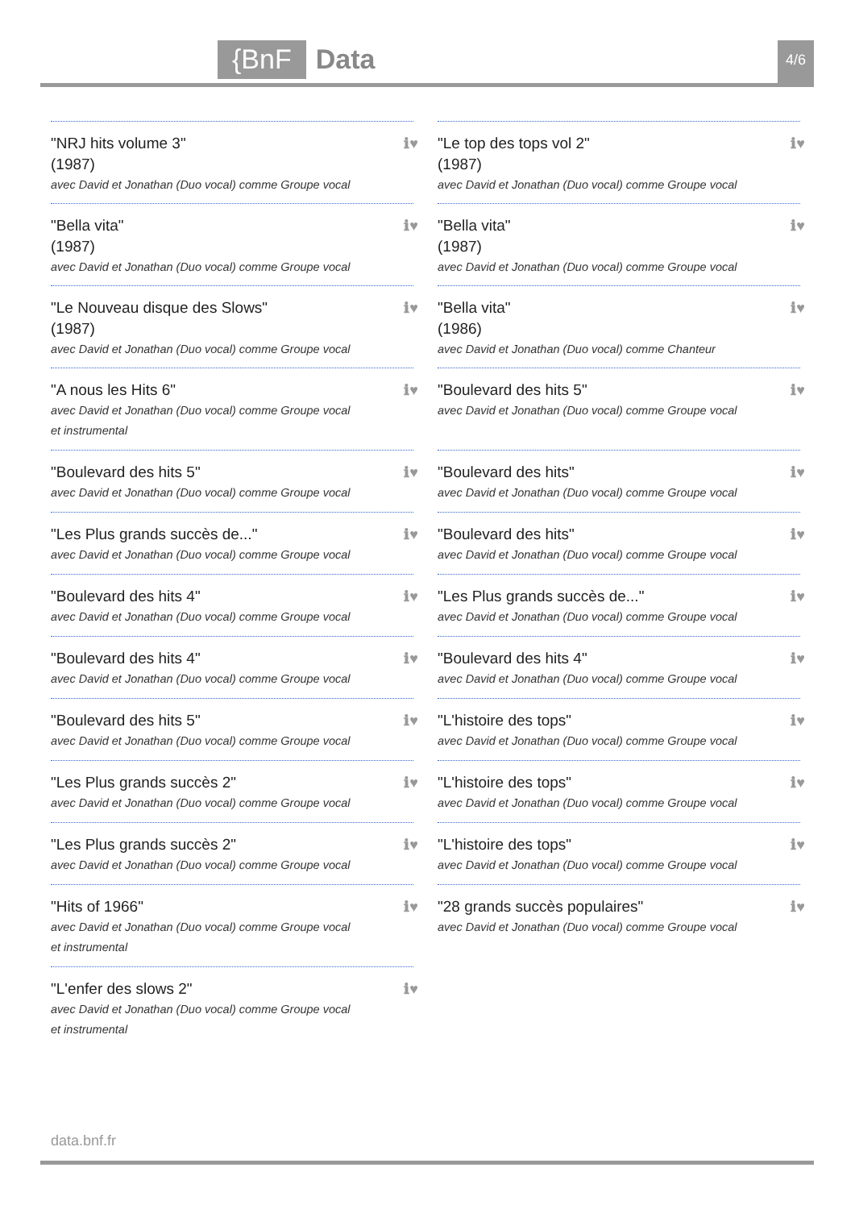{BnF
Data
4/6
"NRJ hits volume 3"
(1987)
avec David et Jonathan (Duo vocal) comme Groupe vocal
ℹ♥
"Bella vita"
(1987)
avec David et Jonathan (Duo vocal) comme Groupe vocal
ℹ♥
"Le Nouveau disque des Slows"
(1987)
avec David et Jonathan (Duo vocal) comme Groupe vocal
ℹ♥
"A nous les Hits 6"
avec David et Jonathan (Duo vocal) comme Groupe vocal et instrumental
ℹ♥
"Boulevard des hits 5"
avec David et Jonathan (Duo vocal) comme Groupe vocal
ℹ♥
"Les Plus grands succès de..."
avec David et Jonathan (Duo vocal) comme Groupe vocal
ℹ♥
"Boulevard des hits 4"
avec David et Jonathan (Duo vocal) comme Groupe vocal
ℹ♥
"Boulevard des hits 4"
avec David et Jonathan (Duo vocal) comme Groupe vocal
ℹ♥
"Boulevard des hits 5"
avec David et Jonathan (Duo vocal) comme Groupe vocal
ℹ♥
"Les Plus grands succès 2"
avec David et Jonathan (Duo vocal) comme Groupe vocal
ℹ♥
"Les Plus grands succès 2"
avec David et Jonathan (Duo vocal) comme Groupe vocal
ℹ♥
"Hits of 1966"
avec David et Jonathan (Duo vocal) comme Groupe vocal et instrumental
ℹ♥
"L'enfer des slows 2"
avec David et Jonathan (Duo vocal) comme Groupe vocal et instrumental
ℹ♥
"Le top des tops vol 2"
(1987)
avec David et Jonathan (Duo vocal) comme Groupe vocal
ℹ♥
"Bella vita"
(1987)
avec David et Jonathan (Duo vocal) comme Groupe vocal
ℹ♥
"Bella vita"
(1986)
avec David et Jonathan (Duo vocal) comme Chanteur
ℹ♥
"Boulevard des hits 5"
avec David et Jonathan (Duo vocal) comme Groupe vocal
ℹ♥
"Boulevard des hits"
avec David et Jonathan (Duo vocal) comme Groupe vocal
ℹ♥
"Boulevard des hits"
avec David et Jonathan (Duo vocal) comme Groupe vocal
ℹ♥
"Les Plus grands succès de..."
avec David et Jonathan (Duo vocal) comme Groupe vocal
ℹ♥
"Boulevard des hits 4"
avec David et Jonathan (Duo vocal) comme Groupe vocal
ℹ♥
"L'histoire des tops"
avec David et Jonathan (Duo vocal) comme Groupe vocal
ℹ♥
"L'histoire des tops"
avec David et Jonathan (Duo vocal) comme Groupe vocal
ℹ♥
"L'histoire des tops"
avec David et Jonathan (Duo vocal) comme Groupe vocal
ℹ♥
"28 grands succès populaires"
avec David et Jonathan (Duo vocal) comme Groupe vocal
ℹ♥
data.bnf.fr